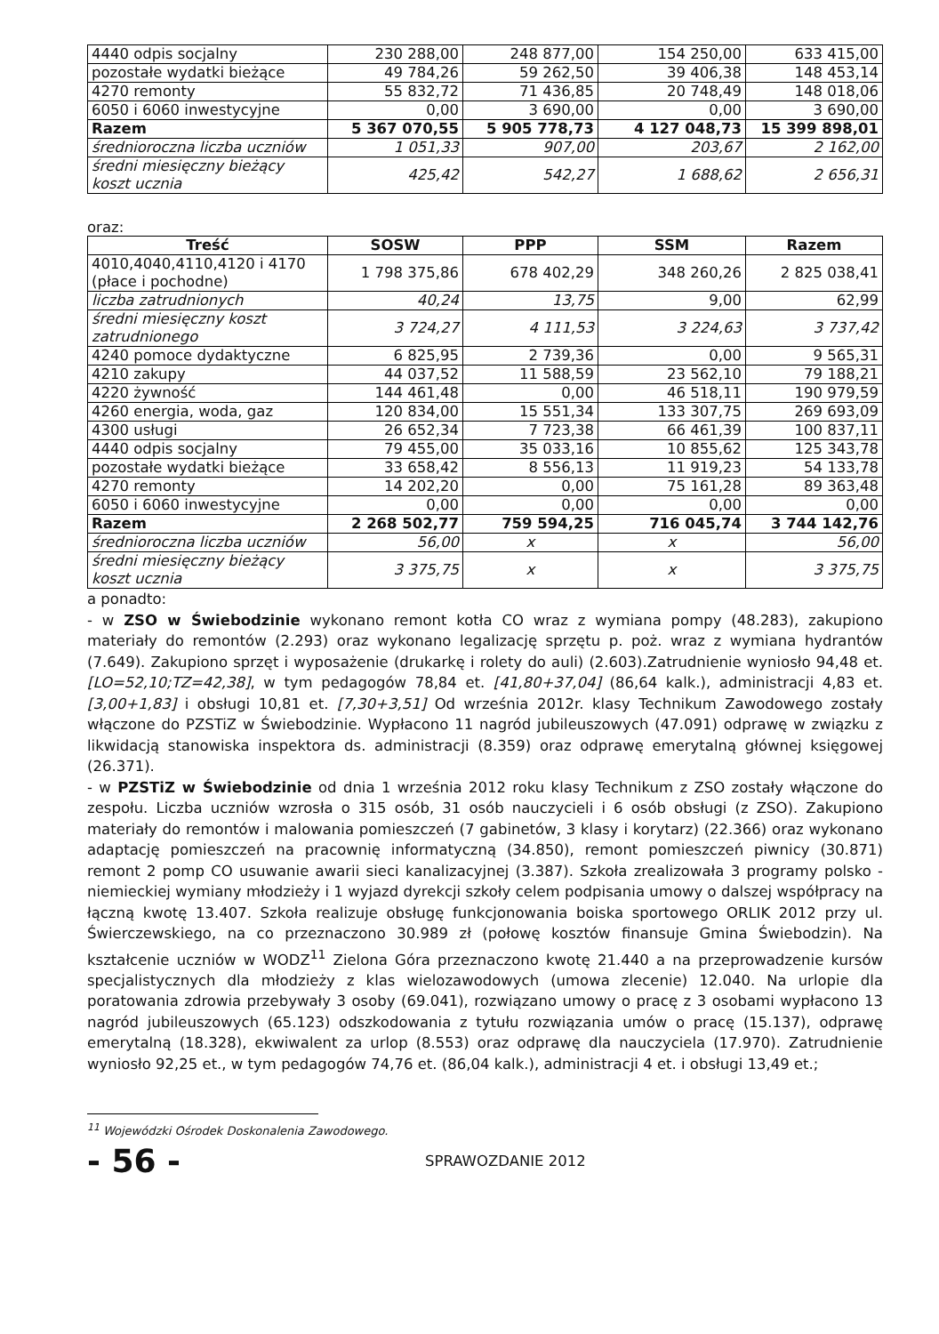| 4440 odpis socjalny | 230 288,00 | 248 877,00 | 154 250,00 | 633 415,00 |
| pozostałe wydatki bieżące | 49 784,26 | 59 262,50 | 39 406,38 | 148 453,14 |
| 4270 remonty | 55 832,72 | 71 436,85 | 20 748,49 | 148 018,06 |
| 6050 i 6060 inwestycyjne | 0,00 | 3 690,00 | 0,00 | 3 690,00 |
| Razem | 5 367 070,55 | 5 905 778,73 | 4 127 048,73 | 15 399 898,01 |
| średnioroczna liczba uczniów | 1 051,33 | 907,00 | 203,67 | 2 162,00 |
| średni miesięczny bieżący koszt ucznia | 425,42 | 542,27 | 1 688,62 | 2 656,31 |
oraz:
| Treść | SOSW | PPP | SSM | Razem |
| --- | --- | --- | --- | --- |
| 4010,4040,4110,4120 i 4170 (płace i pochodne) | 1 798 375,86 | 678 402,29 | 348 260,26 | 2 825 038,41 |
| liczba zatrudnionych | 40,24 | 13,75 | 9,00 | 62,99 |
| średni miesięczny koszt zatrudnionego | 3 724,27 | 4 111,53 | 3 224,63 | 3 737,42 |
| 4240 pomoce dydaktyczne | 6 825,95 | 2 739,36 | 0,00 | 9 565,31 |
| 4210 zakupy | 44 037,52 | 11 588,59 | 23 562,10 | 79 188,21 |
| 4220 żywność | 144 461,48 | 0,00 | 46 518,11 | 190 979,59 |
| 4260 energia, woda, gaz | 120 834,00 | 15 551,34 | 133 307,75 | 269 693,09 |
| 4300 usługi | 26 652,34 | 7 723,38 | 66 461,39 | 100 837,11 |
| 4440 odpis socjalny | 79 455,00 | 35 033,16 | 10 855,62 | 125 343,78 |
| pozostałe wydatki bieżące | 33 658,42 | 8 556,13 | 11 919,23 | 54 133,78 |
| 4270 remonty | 14 202,20 | 0,00 | 75 161,28 | 89 363,48 |
| 6050 i 6060 inwestycyjne | 0,00 | 0,00 | 0,00 | 0,00 |
| Razem | 2 268 502,77 | 759 594,25 | 716 045,74 | 3 744 142,76 |
| średnioroczna liczba uczniów | 56,00 | x | x | 56,00 |
| średni miesięczny bieżący koszt ucznia | 3 375,75 | x | x | 3 375,75 |
a ponadto:
- w ZSO w Świebodzinie wykonano remont kotła CO wraz z wymiana pompy (48.283), zakupiono materiały do remontów (2.293) oraz wykonano legalizację sprzętu p. poż. wraz z wymiana hydrantów (7.649). Zakupiono sprzęt i wyposażenie (drukarkę i rolety do auli) (2.603).Zatrudnienie wyniosło 94,48 et.[LO=52,10;TZ=42,38], w tym pedagogów 78,84 et. [41,80+37,04] (86,64 kalk.), administracji 4,83 et. [3,00+1,83] i obsługi 10,81 et. [7,30+3,51] Od września 2012r. klasy Technikum Zawodowego zostały włączone do PZSTiZ w Świebodzinie. Wypłacono 11 nagród jubileuszowych (47.091) odprawę w związku z likwidacją stanowiska inspektora ds. administracji (8.359) oraz odprawę emerytalną głównej księgowej (26.371).
- w PZSTiZ w Świebodzinie od dnia 1 września 2012 roku klasy Technikum z ZSO zostały włączone do zespołu. Liczba uczniów wzrosła o 315 osób, 31 osób nauczycieli i 6 osób obsługi (z ZSO). Zakupiono materiały do remontów i malowania pomieszczeń (7 gabinetów, 3 klasy i korytarz) (22.366) oraz wykonano adaptację pomieszczeń na pracownię informatyczną (34.850), remont pomieszczeń piwnicy (30.871) remont 2 pomp CO usuwanie awarii sieci kanalizacyjnej (3.387). Szkoła zrealizowała 3 programy polsko - niemieckiej wymiany młodzieży i 1 wyjazd dyrekcji szkoły celem podpisania umowy o dalszej współpracy na łączną kwotę 13.407. Szkoła realizuje obsługę funkcjonowania boiska sportowego ORLIK 2012 przy ul. Świerczewskiego, na co przeznaczono 30.989 zł (połowę kosztów finansuje Gmina Świebodzin). Na kształcenie uczniów w WODZ<sup>11</sup> Zielona Góra przeznaczono kwotę 21.440 a na przeprowadzenie kursów specjalistycznych dla młodzieży z klas wielozawodowych (umowa zlecenie) 12.040. Na urlopie dla poratowania zdrowia przebywały 3 osoby (69.041), rozwiązano umowy o pracę z 3 osobami wypłacono 13 nagród jubileuszowych (65.123) odszkodowania z tytułu rozwiązania umów o pracę (15.137), odprawę emerytalną (18.328), ekwiwalent za urlop (8.553) oraz odprawę dla nauczyciela (17.970). Zatrudnienie wyniosło 92,25 et., w tym pedagogów 74,76 et. (86,04 kalk.), administracji 4 et. i obsługi 13,49 et.;
<sup>11</sup> Wojewódzki Ośrodek Doskonalenia Zawodowego.
- 56 - SPRAWOZDANIE 2012